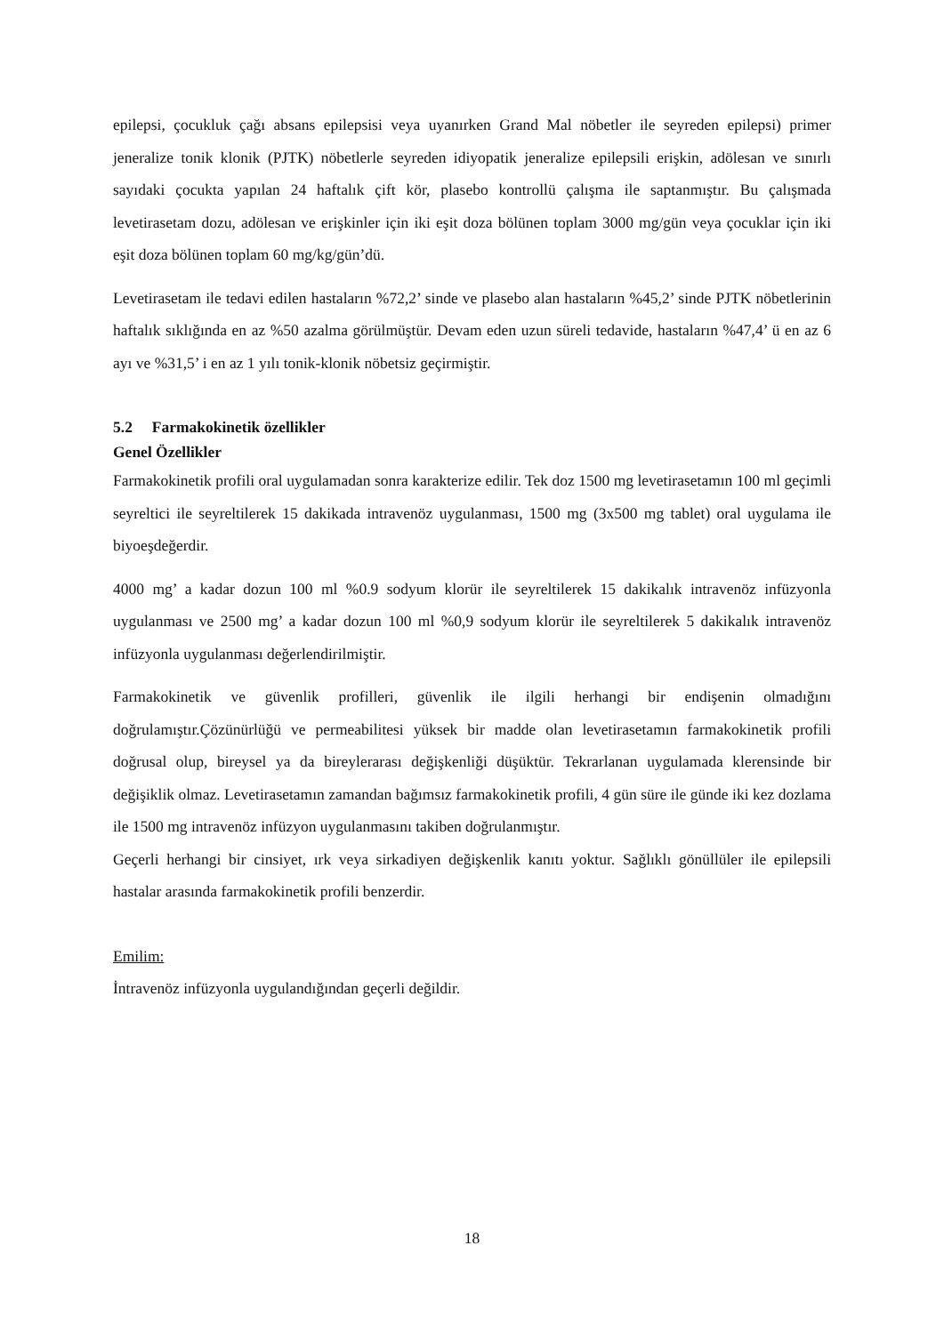epilepsi, çocukluk çağı absans epilepsisi veya uyanırken Grand Mal nöbetler ile seyreden epilepsi) primer jeneralize tonik klonik (PJTK) nöbetlerle seyreden idiyopatik jeneralize epilepsili erişkin, adölesan ve sınırlı sayıdaki çocukta yapılan 24 haftalık çift kör, plasebo kontrollü çalışma ile saptanmıştır. Bu çalışmada levetirasetam dozu, adölesan ve erişkinler için iki eşit doza bölünen toplam 3000 mg/gün veya çocuklar için iki eşit doza bölünen toplam 60 mg/kg/gün’dü.
Levetirasetam ile tedavi edilen hastaların %72,2’ sinde ve plasebo alan hastaların %45,2’ sinde PJTK nöbetlerinin haftalık sıklığında en az %50 azalma görülmüştür. Devam eden uzun süreli tedavide, hastaların %47,4’ ü en az 6 ayı ve %31,5’ i en az 1 yılı tonik-klonik nöbetsiz geçirmiştir.
5.2 Farmakokinetik özellikler
Genel Özellikler
Farmakokinetik profili oral uygulamadan sonra karakterize edilir. Tek doz 1500 mg levetirasetamın 100 ml geçimli seyreltici ile seyreltilerek 15 dakikada intravenöz uygulanması, 1500 mg (3x500 mg tablet) oral uygulama ile biyoeşdeğerdir.
4000 mg’ a kadar dozun 100 ml %0.9 sodyum klorür ile seyreltilerek 15 dakikalık intravenöz infüzyonla uygulanması ve 2500 mg’ a kadar dozun 100 ml %0,9 sodyum klorür ile seyreltilerek 5 dakikalık intravenöz infüzyonla uygulanması değerlendirilmiştir.
Farmakokinetik ve güvenlik profilleri, güvenlik ile ilgili herhangi bir endişenin olmadığını doğrulamıştır.Çözünürlüğü ve permeabilitesi yüksek bir madde olan levetirasetamın farmakokinetik profili doğrusal olup, bireysel ya da bireylerarası değişkenliği düşüktür. Tekrarlanan uygulamada klerensinde bir değişiklik olmaz. Levetirasetamın zamandan bağımsız farmakokinetik profili, 4 gün süre ile günde iki kez dozlama ile 1500 mg intravenöz infüzyon uygulanmasını takiben doğrulanmıştır.
Geçerli herhangi bir cinsiyet, ırk veya sirkadiyen değişkenlik kanıtı yoktur. Sağlıklı gönüllüler ile epilepsili hastalar arasında farmakokinetik profili benzerdir.
Emilim:
İntravenöz infüzyonla uygulandığından geçerli değildir.
18